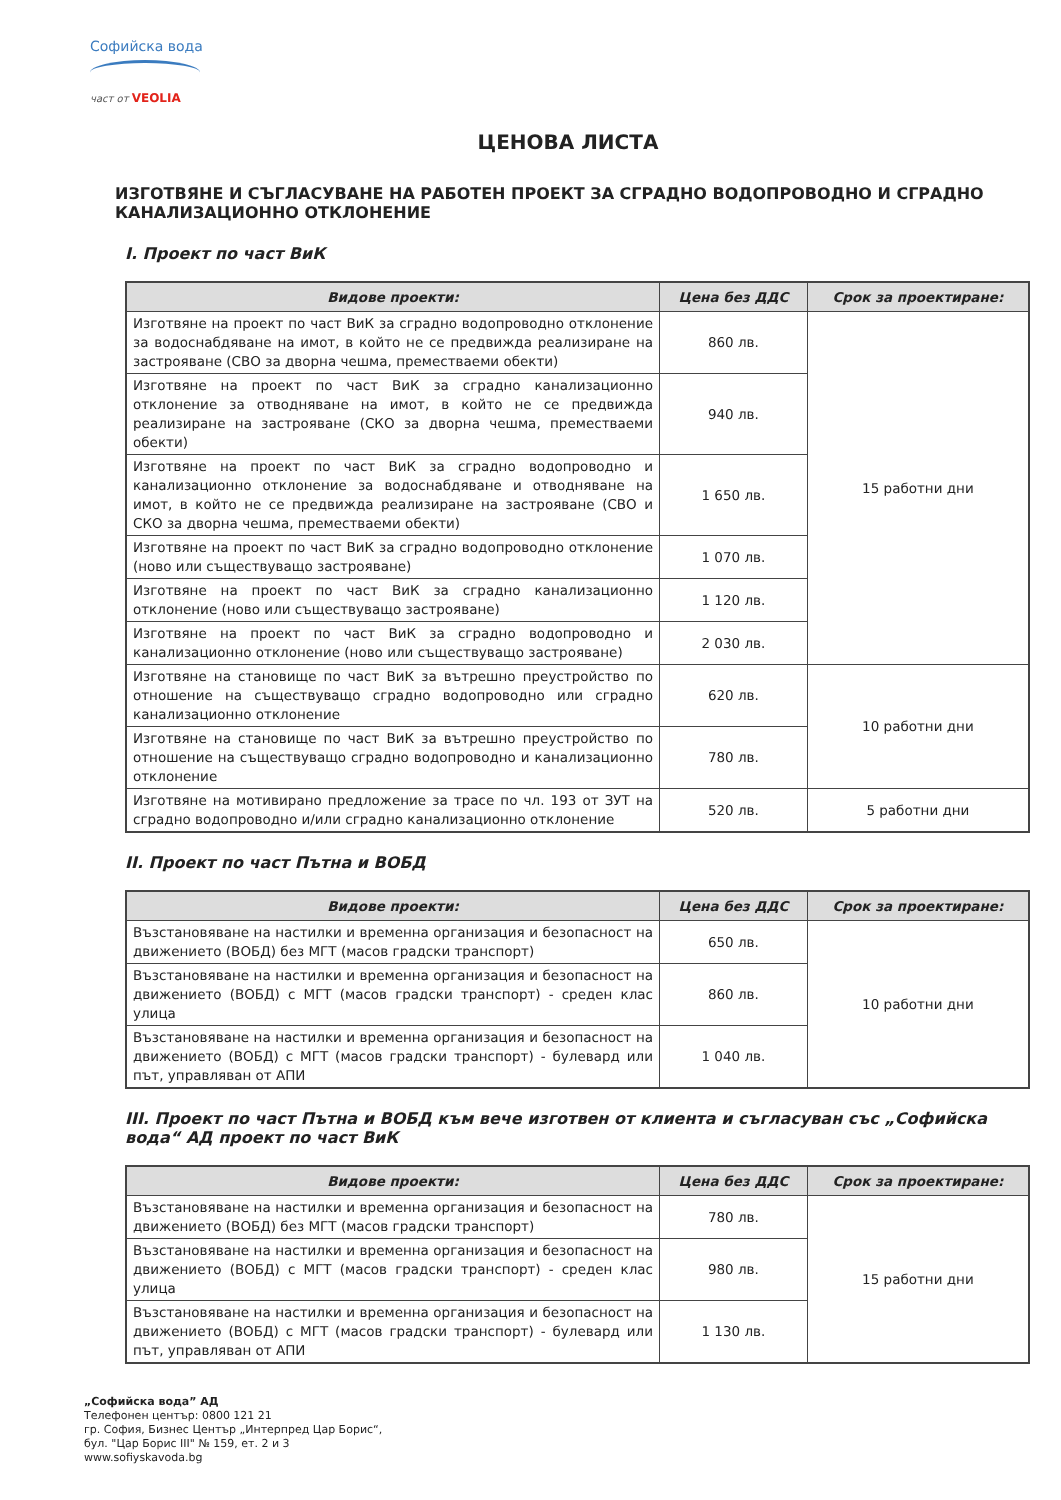Софийска вода
част от VEOLIA
ЦЕНОВА ЛИСТА
ИЗГОТВЯНЕ И СЪГЛАСУВАНЕ НА РАБОТЕН ПРОЕКТ ЗА СГРАДНО ВОДОПРОВОДНО И СГРАДНО КАНАЛИЗАЦИОННО ОТКЛОНЕНИЕ
I. Проект по част ВиК
| Видове проекти: | Цена без ДДС | Срок за проектиране: |
| --- | --- | --- |
| Изготвяне на проект по част ВиК за сградно водопроводно отклонение за водоснабдяване на имот, в който не се предвижда реализиране на застрояване (СВО за дворна чешма, преместваеми обекти) | 860 лв. | 15 работни дни |
| Изготвяне на проект по част ВиК за сградно канализационно отклонение за отводняване на имот, в който не се предвижда реализиране на застрояване (СКО за дворна чешма, преместваеми обекти) | 940 лв. | |
| Изготвяне на проект по част ВиК за сградно водопроводно и канализационно отклонение за водоснабдяване и отводняване на имот, в който не се предвижда реализиране на застрояване (СВО и СКО за дворна чешма, преместваеми обекти) | 1 650 лв. | |
| Изготвяне на проект по част ВиК за сградно водопроводно отклонение (ново или съществуващо застрояване) | 1 070 лв. | |
| Изготвяне на проект по част ВиК за сградно канализационно отклонение (ново или съществуващо застрояване) | 1 120 лв. | |
| Изготвяне на проект по част ВиК за сградно водопроводно и канализационно отклонение (ново или съществуващо застрояване) | 2 030 лв. | |
| Изготвяне на становище по част ВиК за вътрешно преустройство по отношение на съществуващо сградно водопроводно или сградно канализационно отклонение | 620 лв. | 10 работни дни |
| Изготвяне на становище по част ВиК за вътрешно преустройство по отношение на съществуващо сградно водопроводно и канализационно отклонение | 780 лв. | |
| Изготвяне на мотивирано предложение за трасе по чл. 193 от ЗУТ на сградно водопроводно и/или сградно канализационно отклонение | 520 лв. | 5 работни дни |
II. Проект по част Пътна и ВОБД
| Видове проекти: | Цена без ДДС | Срок за проектиране: |
| --- | --- | --- |
| Възстановяване на настилки и временна организация и безопасност на движението (ВОБД) без МГТ (масов градски транспорт) | 650 лв. | 10 работни дни |
| Възстановяване на настилки и временна организация и безопасност на движението (ВОБД) с МГТ (масов градски транспорт) - среден клас улица | 860 лв. | |
| Възстановяване на настилки и временна организация и безопасност на движението (ВОБД) с МГТ (масов градски транспорт) - булевард или път, управляван от АПИ | 1 040 лв. | |
III. Проект по част Пътна и ВОБД към вече изготвен от клиента и съгласуван със „Софийска вода“ АД проект по част ВиК
| Видове проекти: | Цена без ДДС | Срок за проектиране: |
| --- | --- | --- |
| Възстановяване на настилки и временна организация и безопасност на движението (ВОБД) без МГТ (масов градски транспорт) | 780 лв. | 15 работни дни |
| Възстановяване на настилки и временна организация и безопасност на движението (ВОБД) с МГТ (масов градски транспорт) - среден клас улица | 980 лв. | |
| Възстановяване на настилки и временна организация и безопасност на движението (ВОБД) с МГТ (масов градски транспорт) - булевард или път, управляван от АПИ | 1 130 лв. | |
„Софийска вода” АД
Телефонен център: 0800 121 21
гр. София, Бизнес Център „Интерпред Цар Борис“,
бул. "Цар Борис III" № 159, ет. 2 и 3
www.sofiyskavoda.bg